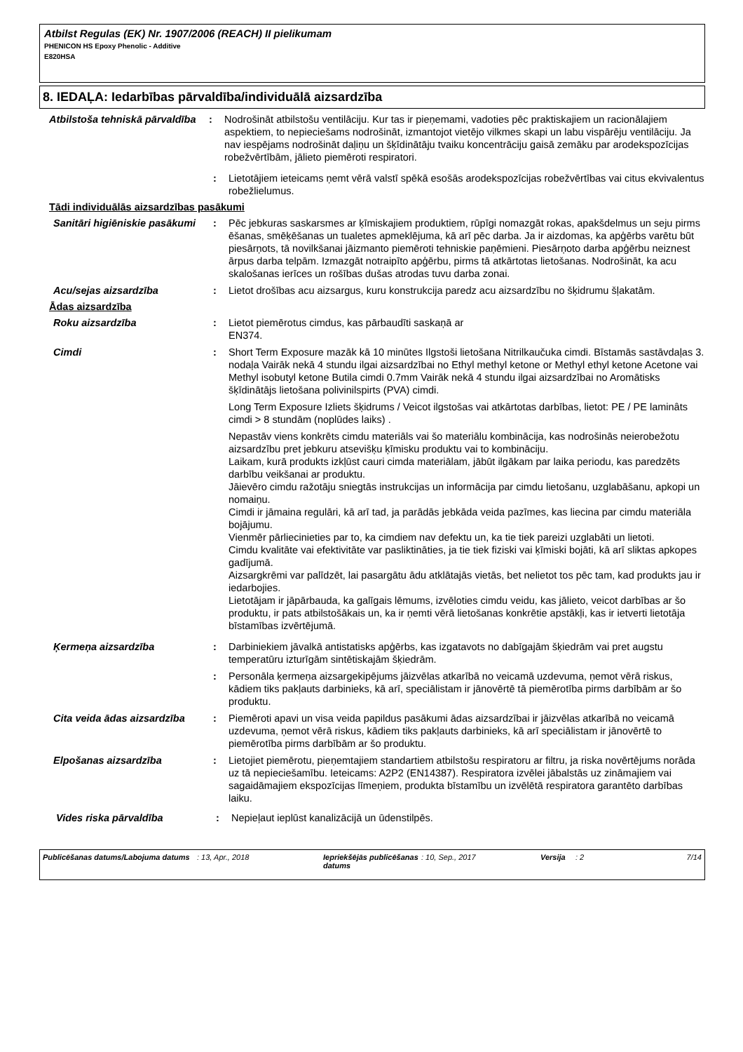Atbilst Regulas (EK) Nr. 1907/2006 (REACH) II pielikumam
PHENICON HS Epoxy Phenolic - Additive
E820HSA
8. IEDAĻA: Iedarbības pārvaldība/individuālā aizsardzība
Atbilstoša tehniskā pārvaldība
: Nodrošināt atbilstošu ventilāciju. Kur tas ir pieņemami, vadoties pēc praktiskajiem un racionālajiem aspektiem, to nepieciešams nodrošināt, izmantojot vietējo vilkmes skapi un labu vispārēju ventilāciju. Ja nav iespējams nodrošināt daļiņu un šķīdinātāju tvaiku koncentrāciju gaisā zemāku par arodekspozīcijas robežvērtībām, jālieto piemēroti respiratori.
: Lietotājiem ieteicams ņemt vērā valstī spēkā esošās arodekspozīcijas robežvērtības vai citus ekvivalentus robežlielumus.
Tādi individuālās aizsardzības pasākumi
Sanitāri higiēniskie pasākumi
: Pēc jebkuras saskarsmes ar ķīmiskajiem produktiem, rūpīgi nomazgāt rokas, apakšdelmus un seju pirms ēšanas, smēķēšanas un tualetes apmeklējuma, kā arī pēc darba. Ja ir aizdomas, ka apģērbs varētu būt piesārņots, tā novilkšanai jāizmanto piemēroti tehniskie paņēmieni. Piesārņoto darba apģērbu neiznest ārpus darba telpām. Izmazgāt notraipīto apģērbu, pirms tā atkārtotas lietošanas. Nodrošināt, ka acu skalošanas ierīces un rošības dušas atrodas tuvu darba zonai.
Acu/sejas aizsardzība : Lietot drošības acu aizsargus, kuru konstrukcija paredz acu aizsardzību no šķidrumu šļakatām.
Ādas aizsardzība
Roku aizsardzība : Lietot piemērotus cimdus, kas pārbaudīti saskaņā ar
EN374.
Cimdi : Short Term Exposure mazāk kā 10 minūtes Ilgstoši lietošana Nitrilkaučuka cimdi. Bīstamās sastāvdaļas 3. nodaļa Vairāk nekā 4 stundu ilgai aizsardzībai no Ethyl methyl ketone or Methyl ethyl ketone Acetone vai Methyl isobutyl ketone Butila cimdi 0.7mm Vairāk nekā 4 stundu ilgai aizsardzībai no Aromātisks šķīdinātājs lietošana polivinilspirts (PVA) cimdi.
Long Term Exposure Izliets šķidrums / Veicot ilgstošas vai atkārtotas darbības, lietot: PE / PE laminâts cimdi > 8 stundām (noplūdes laiks) .
Nepastāv viens konkrēts cimdu materiāls vai šo materiālu kombinācija, kas nodrošinās neierobežotu aizsardzību pret jebkuru atsevišķu ķīmisku produktu vai to kombināciju.
Laikam, kurā produkts izkļūst cauri cimda materiālam, jābūt ilgākam par laika periodu, kas paredzēts darbību veikšanai ar produktu.
Jāievēro cimdu ražotāju sniegtās instrukcijas un informācija par cimdu lietošanu, uzglabāšanu, apkopi un nomaiņu.
Cimdi ir jāmaina regulāri, kā arī tad, ja parādās jebkāda veida pazīmes, kas liecina par cimdu materiāla bojājumu.
Vienmēr pārliecinieties par to, ka cimdiem nav defektu un, ka tie tiek pareizi uzglabāti un lietoti.
Cimdu kvalitāte vai efektivitāte var pasliktināties, ja tie tiek fiziski vai ķīmiski bojāti, kā arī sliktas apkopes gadījumā.
Aizsargkrēmi var palīdzēt, lai pasargātu ādu atklātajās vietās, bet nelietot tos pēc tam, kad produkts jau ir iedarbojies.
Lietotājam ir jāpārbauda, ka galīgais lēmums, izvēloties cimdu veidu, kas jālieto, veicot darbības ar šo produktu, ir pats atbilstošākais un, ka ir ņemti vērā lietošanas konkrētie apstākļi, kas ir ietverti lietotāja bīstamības izvērtējumā.
Ķermeņa aizsardzība : Darbiniekiem jāvalkā antistatisks apģērbs, kas izgatavots no dabīgajām šķiedrām vai pret augstu temperatūru izturīgām sintētiskajām šķiedrām.
: Personāla ķermeņa aizsargekipējums jāizvēlas atkarībā no veicamā uzdevuma, ņemot vērā riskus, kādiem tiks pakļauts darbinieks, kā arī, speciālistam ir jānovērtē tā piemērotība pirms darbībām ar šo produktu.
Cita veida ādas aizsardzība
: Piemēroti apavi un visa veida papildus pasākumi ādas aizsardzībai ir jāizvēlas atkarībā no veicamā uzdevuma, ņemot vērā riskus, kādiem tiks pakļauts darbinieks, kā arī speciālistam ir jānovērtē to piemērotība pirms darbībām ar šo produktu.
Elpošanas aizsardzība : Lietojiet piemērotu, pieņemtajiem standartiem atbilstošu respiratoru ar filtru, ja riska novērtējums norāda uz tā nepieciešamību. Ieteicams: A2P2 (EN14387). Respiratora izvēlei jābalstās uz zināmajiem vai sagaidāmajiem ekspozīcijas līmeņiem, produkta bīstamību un izvēlētā respiratora garantēto darbības laiku.
Vides riska pārvaldība : Nepieļaut ieplūst kanalizācijā un ūdenstilpēs.
Publicēšanas datums/Labojuma datums
: 13, Apr., 2018 Iepriekšējās publicēšanas datums
: 10, Sep., 2017 Versija : 2 7/14